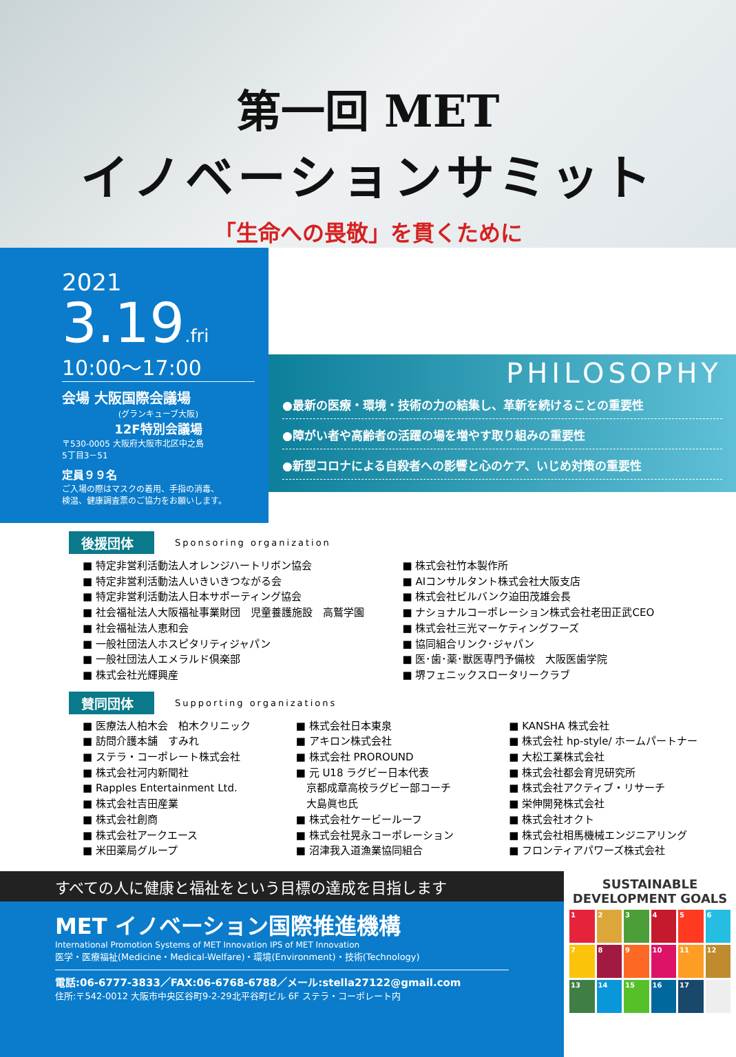第一回 MET
イノベーションサミット
「生命への畏敬」を貫くために
2021
3.19.fri
10:00～17:00
会場 大阪国際会議場
(グランキューブ大阪)
12F特別会議場
〒530-0005 大阪府大阪市北区中之島
5丁目3－51
定員９９名
ご入場の際はマスクの着用、手指の消毒、
検温、健康調査票のご協力をお願いします。
PHILOSOPHY
●最新の医療・環境・技術の力の結集し、革新を続けることの重要性
●障がい者や高齢者の活躍の場を増やす取り組みの重要性
●新型コロナによる自殺者への影響と心のケア、いじめ対策の重要性
後援団体 Sponsoring organization
■ 特定非営利活動法人オレンジハートリボン協会
■ 特定非営利活動法人いきいきつながる会
■ 特定非営利活動法人日本サポーティング協会
■ 社会福祉法人大阪福祉事業財団　児童養護施設　高鷲学園
■ 社会福祉法人恵和会
■ 一般社団法人ホスピタリティジャパン
■ 一般社団法人エメラルド倶楽部
■ 株式会社光輝興産
■ 株式会社竹本製作所
■ AIコンサルタント株式会社大阪支店
■ 株式会社ビルバンク迫田茂雄会長
■ ナショナルコーポレーション株式会社老田正武CEO
■ 株式会社三光マーケティングフーズ
■ 協同組合リンク･ジャパン
■ 医･歯･薬･獣医専門予備校　大阪医歯学院
■ 堺フェニックスロータリークラブ
賛同団体 Supporting organizations
■ 医療法人柏木会　柏木クリニック
■ 訪問介護本舗　すみれ
■ ステラ・コーポレート株式会社
■ 株式会社河内新聞社
■ Rapples Entertainment Ltd.
■ 株式会社吉田産業
■ 株式会社創商
■ 株式会社アークエース
■ 米田薬局グループ
■ 株式会社日本東泉
■ アキロン株式会社
■ 株式会社 PROROUND
■ 元 U18 ラグビー日本代表
　京都成章高校ラグビー部コーチ
　大島眞也氏
■ 株式会社ケービールーフ
■ 株式会社晃永コーポレーション
■ 沼津我入道漁業協同組合
■ KANSHA 株式会社
■ 株式会社 hp-style/ ホームパートナー
■ 大松工業株式会社
■ 株式会社都会育児研究所
■ 株式会社アクティブ・リサーチ
■ 栄伸開発株式会社
■ 株式会社オクト
■ 株式会社相馬機械エンジニアリング
■ フロンティアパワーズ株式会社
すべての人に健康と福祉をという目標の達成を目指します
MET イノベーション国際推進機構
International Promotion Systems of MET Innovation IPS of MET Innovation
医学・医療福祉(Medicine・Medical-Welfare)・環境(Environment)・技術(Technology)
電話:06-6777-3833／FAX:06-6768-6788／メール:stella27122@gmail.com
住所:〒542-0012 大阪市中央区谷町9-2-29北平谷町ビル 6F ステラ・コーポレート内
SUSTAINABLE DEVELOPMENT GOALS
123456 789 10 11 12 13 14 15 16 17